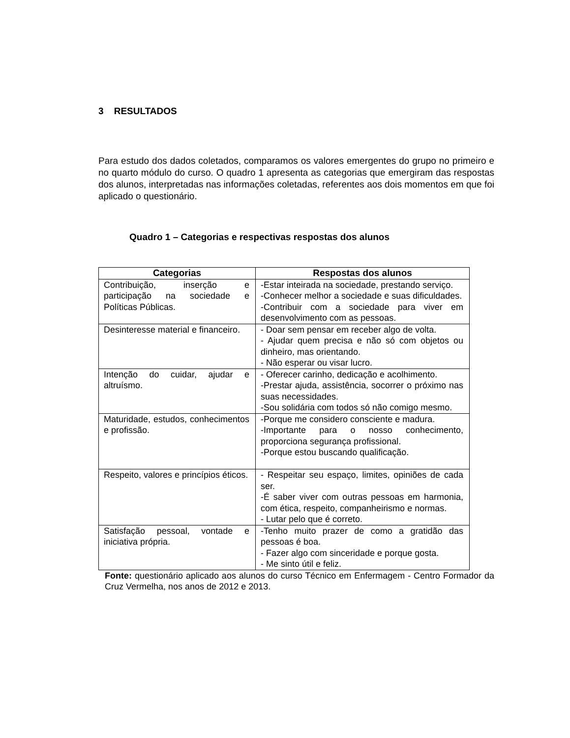3 RESULTADOS
Para estudo dos dados coletados, comparamos os valores emergentes do grupo no primeiro e no quarto módulo do curso. O quadro 1 apresenta as categorias que emergiram das respostas dos alunos, interpretadas nas informações coletadas, referentes aos dois momentos em que foi aplicado o questionário.
Quadro 1 – Categorias e respectivas respostas dos alunos
| Categorias | Respostas dos alunos |
| --- | --- |
| Contribuição, inserção e participação na sociedade e Políticas Públicas. | -Estar inteirada na sociedade, prestando serviço. -Conhecer melhor a sociedade e suas dificuldades. -Contribuir com a sociedade para viver em desenvolvimento com as pessoas. |
| Desinteresse material e financeiro. | - Doar sem pensar em receber algo de volta. - Ajudar quem precisa e não só com objetos ou dinheiro, mas orientando. - Não esperar ou visar lucro. |
| Intenção do cuidar, ajudar e altruísmo. | - Oferecer carinho, dedicação e acolhimento. -Prestar ajuda, assistência, socorrer o próximo nas suas necessidades. -Sou solidária com todos só não comigo mesmo. |
| Maturidade, estudos, conhecimentos e profissão. | -Porque me considero consciente e madura. -Importante para o nosso conhecimento, proporciona segurança profissional. -Porque estou buscando qualificação. |
| Respeito, valores e princípios éticos. | - Respeitar seu espaço, limites, opiniões de cada ser. -É saber viver com outras pessoas em harmonia, com ética, respeito, companheirismo e normas. - Lutar pelo que é correto. |
| Satisfação pessoal, vontade e iniciativa própria. | -Tenho muito prazer de como a gratidão das pessoas é boa. - Fazer algo com sinceridade e porque gosta. - Me sinto útil e feliz. |
Fonte: questionário aplicado aos alunos do curso Técnico em Enfermagem - Centro Formador da Cruz Vermelha, nos anos de 2012 e 2013.